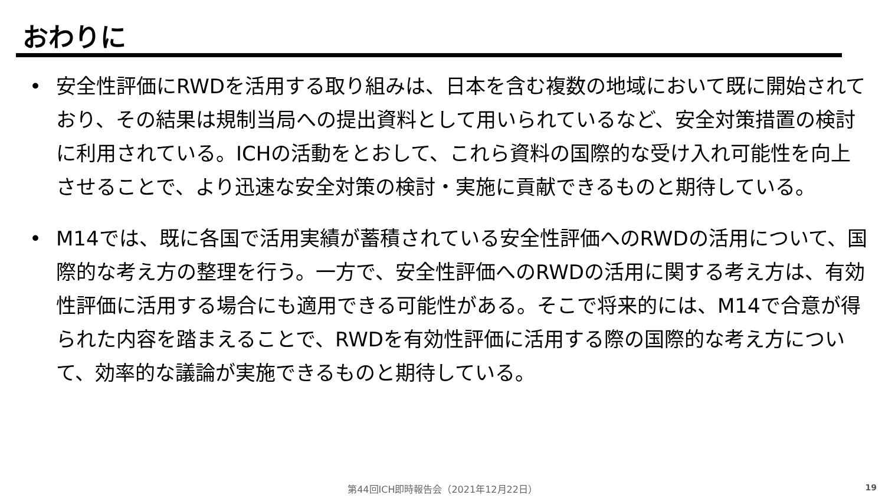おわりに
• 安全性評価にRWDを活用する取り組みは、日本を含む複数の地域において既に開始されており、その結果は規制当局への提出資料として用いられているなど、安全対策措置の検討に利用されている。ICHの活動をとおして、これら資料の国際的な受け入れ可能性を向上させることで、より迅速な安全対策の検討・実施に貢献できるものと期待している。
• M14では、既に各国で活用実績が蓄積されている安全性評価へのRWDの活用について、国際的な考え方の整理を行う。一方で、安全性評価へのRWDの活用に関する考え方は、有効性評価に活用する場合にも適用できる可能性がある。そこで将来的には、M14で合意が得られた内容を踏まえることで、RWDを有効性評価に活用する際の国際的な考え方について、効率的な議論が実施できるものと期待している。
第44回ICH即時報告会（2021年12月22日） 19